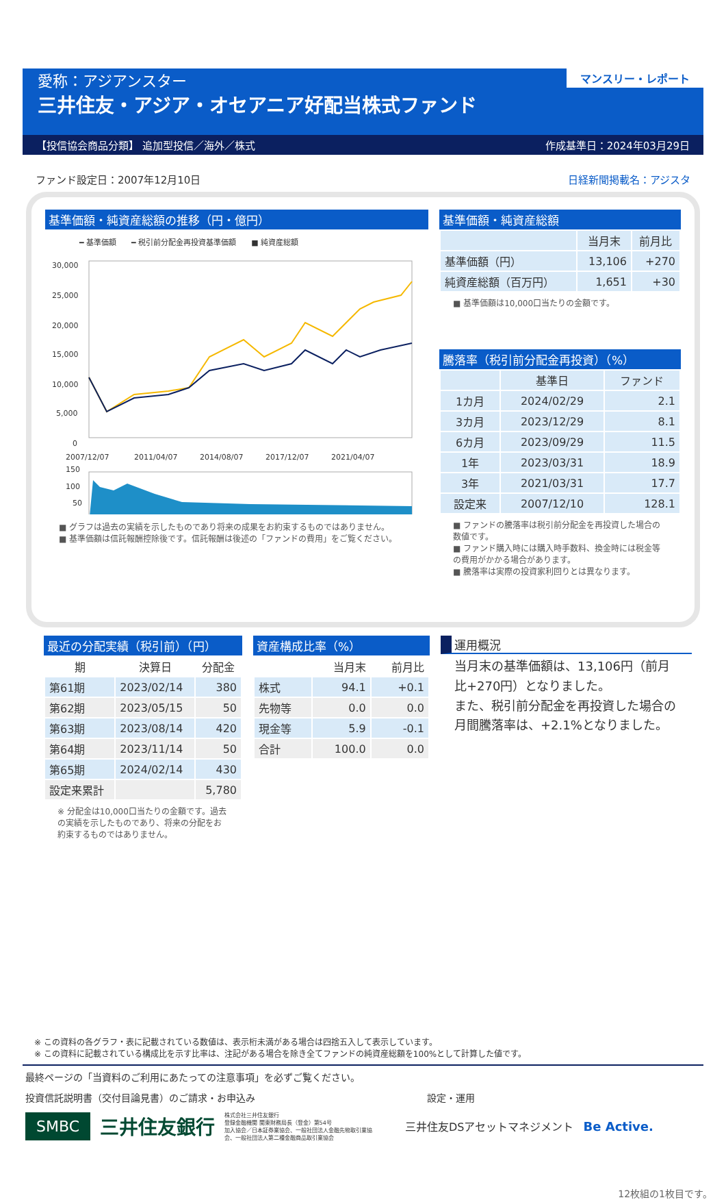愛称：アジアンスター
三井住友・アジア・オセアニア好配当株式ファンド
マンスリー・レポート
【投信協会商品分類】 追加型投信／海外／株式 作成基準日：2024年03月29日
ファンド設定日：2007年12月10日 日経新聞掲載名：アジスタ
基準価額・純資産総額の推移（円・億円）
━ 基準価額　　━ 税引前分配金再投資基準価額　　■ 純資産総額
30,000
25,000
20,000
15,000
10,000
5,000
0
2007/12/07
2011/04/07
2014/08/07
2017/12/07
2021/04/07
150
100
50
■ グラフは過去の実績を示したものであり将来の成果をお約束するものではありません。
■ 基準価額は信託報酬控除後です。信託報酬は後述の「ファンドの費用」をご覧ください。
基準価額・純資産総額
| | 当月末 | 前月比 |
| 基準価額（円） | 13,106 | +270 |
| 純資産総額（百万円） | 1,651 | +30 |
■ 基準価額は10,000口当たりの金額です。
騰落率（税引前分配金再投資）（%）
| | 基準日 | ファンド |
| 1カ月 | 2024/02/29 | 2.1 |
| 3カ月 | 2023/12/29 | 8.1 |
| 6カ月 | 2023/09/29 | 11.5 |
| 1年 | 2023/03/31 | 18.9 |
| 3年 | 2021/03/31 | 17.7 |
| 設定来 | 2007/12/10 | 128.1 |
■ ファンドの騰落率は税引前分配金を再投資した場合の数値です。
■ ファンド購入時には購入時手数料、換金時には税金等の費用がかかる場合があります。
■ 騰落率は実際の投資家利回りとは異なります。
最近の分配実績（税引前）（円）
| 期 | 決算日 | 分配金 |
| 第61期 | 2023/02/14 | 380 |
| 第62期 | 2023/05/15 | 50 |
| 第63期 | 2023/08/14 | 420 |
| 第64期 | 2023/11/14 | 50 |
| 第65期 | 2024/02/14 | 430 |
| 設定来累計 | | 5,780 |
※ 分配金は10,000口当たりの金額です。過去の実績を示したものであり、将来の分配をお約束するものではありません。
資産構成比率（%）
| | 当月末 | 前月比 |
| 株式 | 94.1 | +0.1 |
| 先物等 | 0.0 | 0.0 |
| 現金等 | 5.9 | -0.1 |
| 合計 | 100.0 | 0.0 |
運用概況
当月末の基準価額は、13,106円（前月比+270円）となりました。
また、税引前分配金を再投資した場合の月間騰落率は、+2.1%となりました。
※ この資料の各グラフ・表に記載されている数値は、表示桁未満がある場合は四捨五入して表示しています。
※ この資料に記載されている構成比を示す比率は、注記がある場合を除き全てファンドの純資産総額を100%として計算した値です。
最終ページの「当資料のご利用にあたっての注意事項」を必ずご覧ください。
投資信託説明書（交付目論見書）のご請求・お申込み 設定・運用
SMBC 三井住友銀行 株式会社三井住友銀行
登録金融機関 関東財務局長（登金）第54号
加入協会／日本証券業協会、一般社団法人金融先物取引業協会、一般社団法人第二種金融商品取引業協会 三井住友DSアセットマネジメント Be Active.
12枚組の1枚目です。